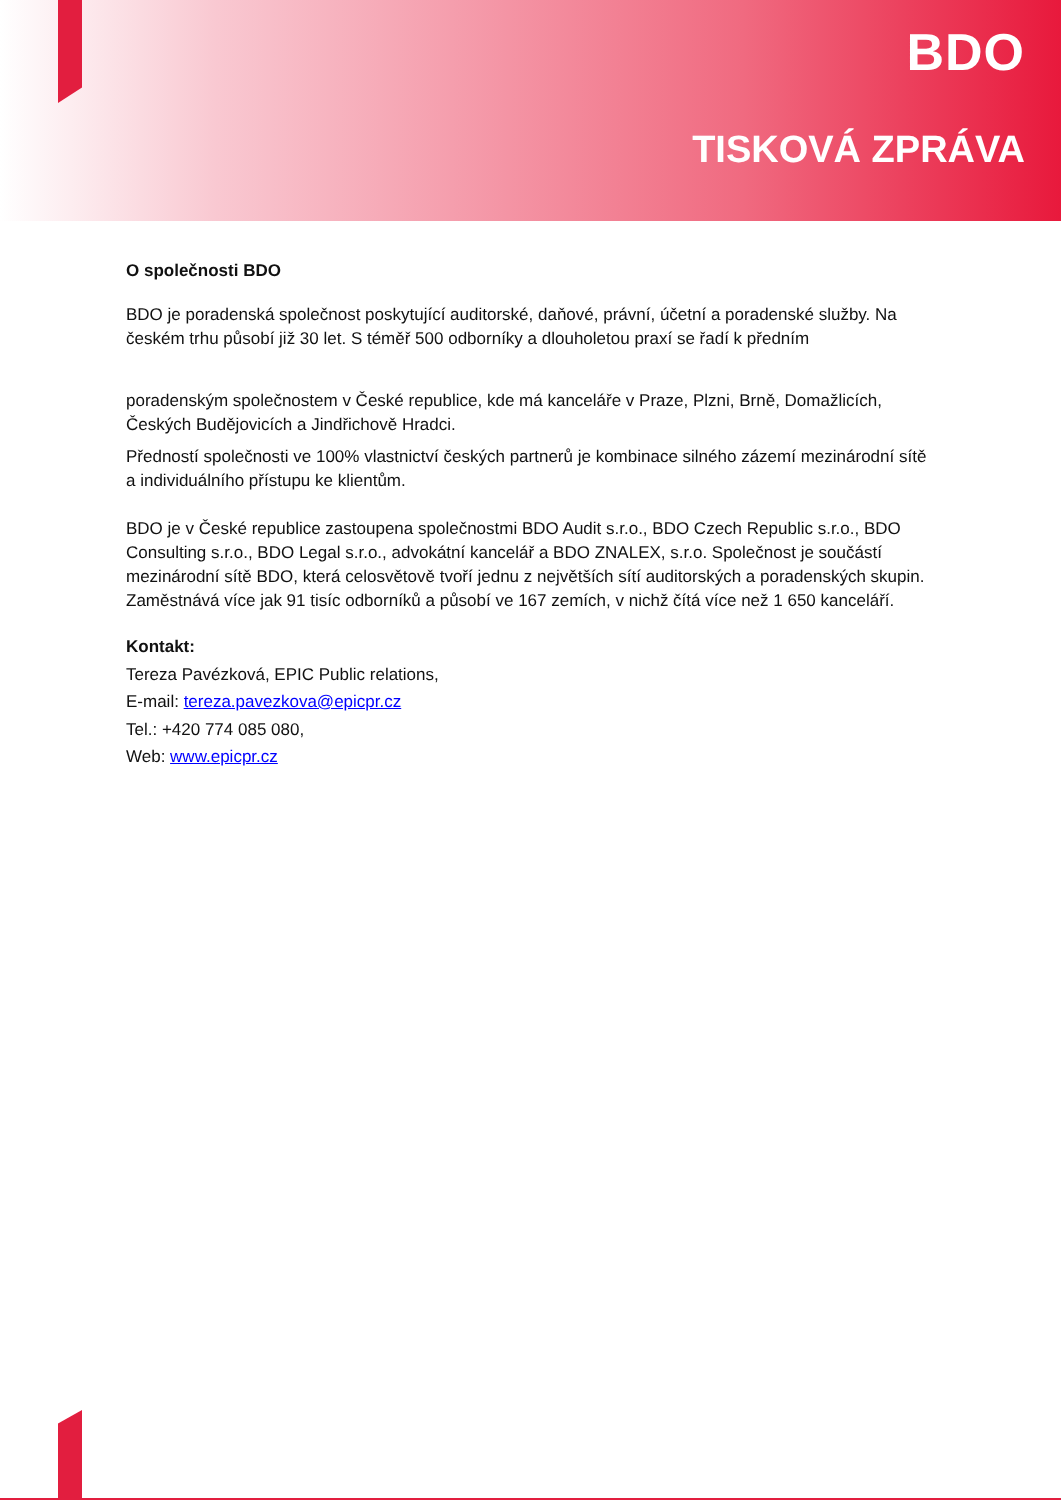BDO
TISKOVÁ ZPRÁVA
O společnosti BDO
BDO je poradenská společnost poskytující auditorské, daňové, právní, účetní a poradenské služby. Na českém trhu působí již 30 let. S téměř 500 odborníky a dlouholetou praxí se řadí k předním
poradenským společnostem v České republice, kde má kanceláře v Praze, Plzni, Brně, Domažlicích, Českých Budějovicích a Jindřichově Hradci.
Předností společnosti ve 100% vlastnictví českých partnerů je kombinace silného zázemí mezinárodní sítě a individuálního přístupu ke klientům.
BDO je v České republice zastoupena společnostmi BDO Audit s.r.o., BDO Czech Republic s.r.o., BDO Consulting s.r.o., BDO Legal s.r.o., advokátní kancelář a BDO ZNALEX, s.r.o. Společnost je součástí mezinárodní sítě BDO, která celosvětově tvoří jednu z největších sítí auditorských a poradenských skupin. Zaměstnává více jak 91 tisíc odborníků a působí ve 167 zemích, v nichž čítá více než 1 650 kanceláří.
Kontakt:
Tereza Pavézková, EPIC Public relations,
E-mail: tereza.pavezkova@epicpr.cz
Tel.: +420 774 085 080,
Web: www.epicpr.cz